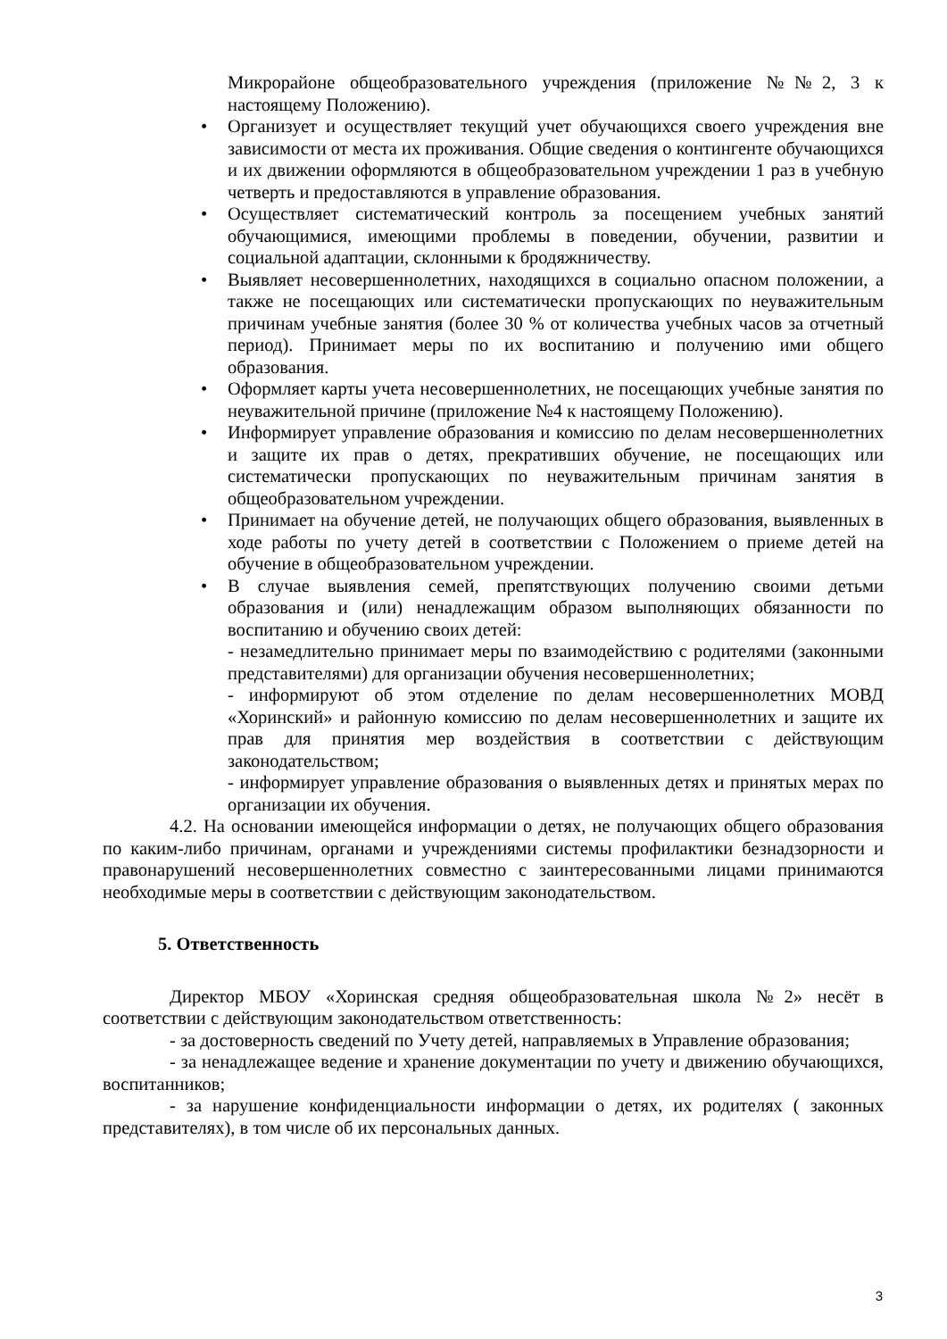Микрорайоне общеобразовательного учреждения (приложение №№2, 3 к настоящему Положению).
• Организует и осуществляет текущий учет обучающихся своего учреждения вне зависимости от места их проживания. Общие сведения о контингенте обучающихся и их движении оформляются в общеобразовательном учреждении 1 раз в учебную четверть и предоставляются в управление образования.
• Осуществляет систематический контроль за посещением учебных занятий обучающимися, имеющими проблемы в поведении, обучении, развитии и социальной адаптации, склонными к бродяжничеству.
• Выявляет несовершеннолетних, находящихся в социально опасном положении, а также не посещающих или систематически пропускающих по неуважительным причинам учебные занятия (более 30 % от количества учебных часов за отчетный период). Принимает меры по их воспитанию и получению ими общего образования.
• Оформляет карты учета несовершеннолетних, не посещающих учебные занятия по неуважительной причине (приложение №4 к настоящему Положению).
• Информирует управление образования и комиссию по делам несовершеннолетних и защите их прав о детях, прекративших обучение, не посещающих или систематически пропускающих по неуважительным причинам занятия в общеобразовательном учреждении.
• Принимает на обучение детей, не получающих общего образования, выявленных в ходе работы по учету детей в соответствии с Положением о приеме детей на обучение в общеобразовательном учреждении.
• В случае выявления семей, препятствующих получению своими детьми образования и (или) ненадлежащим образом выполняющих обязанности по воспитанию и обучению своих детей:
- незамедлительно принимает меры по взаимодействию с родителями (законными представителями) для организации обучения несовершеннолетних;
- информируют об этом отделение по делам несовершеннолетних МОВД «Хоринский» и районную комиссию по делам несовершеннолетних и защите их прав для принятия мер воздействия в соответствии с действующим законодательством;
- информирует управление образования о выявленных детях и принятых мерах по организации их обучения.
4.2. На основании имеющейся информации о детях, не получающих общего образования по каким-либо причинам, органами и учреждениями системы профилактики безнадзорности и правонарушений несовершеннолетних совместно с заинтересованными лицами принимаются необходимые меры в соответствии с действующим законодательством.
5. Ответственность
Директор МБОУ «Хоринская средняя общеобразовательная школа №2» несёт в соответствии с действующим законодательством ответственность:
- за достоверность сведений по Учету детей, направляемых в Управление образования;
- за ненадлежащее ведение и хранение документации по учету и движению обучающихся, воспитанников;
- за нарушение конфиденциальности информации о детях, их родителях ( законных представителях), в том числе об их персональных данных.
3